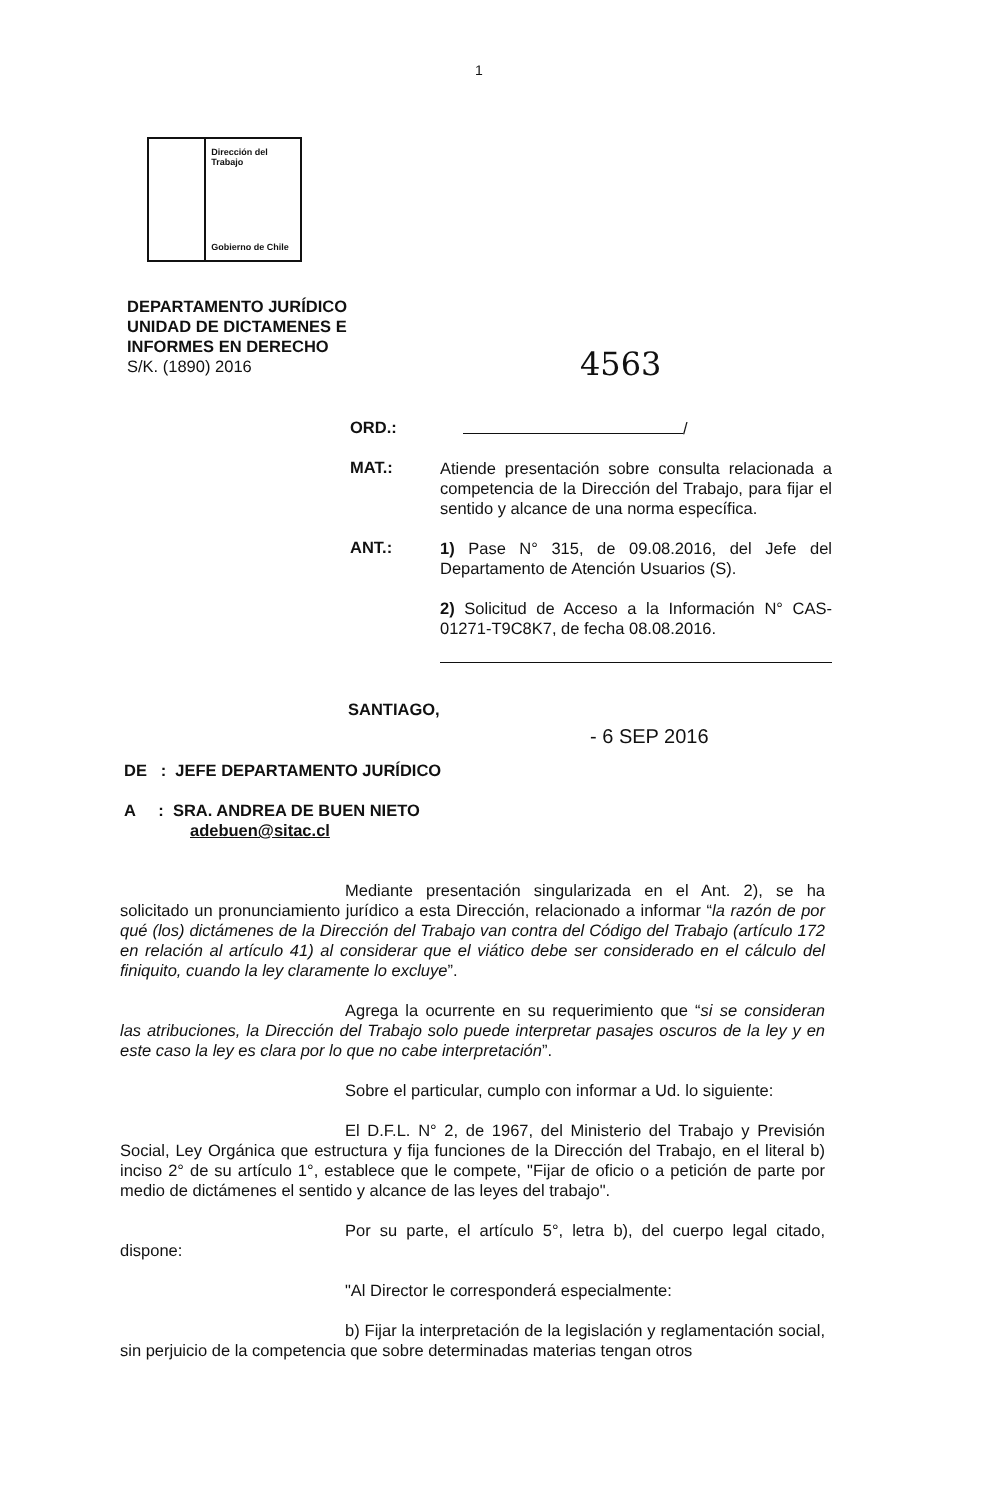1
Dirección del Trabajo
Gobierno de Chile
DEPARTAMENTO JURÍDICO
UNIDAD DE DICTAMENES E
INFORMES EN DERECHO
S/K. (1890) 2016
4563
ORD.:
/
MAT.:
Atiende presentación sobre consulta relacionada a competencia de la Dirección del Trabajo, para fijar el sentido y alcance de una norma específica.
ANT.:
1) Pase N° 315, de 09.08.2016, del Jefe del Departamento de Atención Usuarios (S).
2) Solicitud de Acceso a la Información N° CAS-01271-T9C8K7, de fecha 08.08.2016.
SANTIAGO,
- 6 SEP 2016
DE : JEFE DEPARTAMENTO JURÍDICO
A : SRA. ANDREA DE BUEN NIETO
adebuen@sitac.cl
Mediante presentación singularizada en el Ant. 2), se ha solicitado un pronunciamiento jurídico a esta Dirección, relacionado a informar “la razón de por qué (los) dictámenes de la Dirección del Trabajo van contra del Código del Trabajo (artículo 172 en relación al artículo 41) al considerar que el viático debe ser considerado en el cálculo del finiquito, cuando la ley claramente lo excluye”.
Agrega la ocurrente en su requerimiento que “si se consideran las atribuciones, la Dirección del Trabajo solo puede interpretar pasajes oscuros de la ley y en este caso la ley es clara por lo que no cabe interpretación”.
Sobre el particular, cumplo con informar a Ud. lo siguiente:
El D.F.L. N° 2, de 1967, del Ministerio del Trabajo y Previsión Social, Ley Orgánica que estructura y fija funciones de la Dirección del Trabajo, en el literal b) inciso 2° de su artículo 1°, establece que le compete, "Fijar de oficio o a petición de parte por medio de dictámenes el sentido y alcance de las leyes del trabajo".
Por su parte, el artículo 5°, letra b), del cuerpo legal citado, dispone:
"Al Director le corresponderá especialmente:
b) Fijar la interpretación de la legislación y reglamentación social, sin perjuicio de la competencia que sobre determinadas materias tengan otros